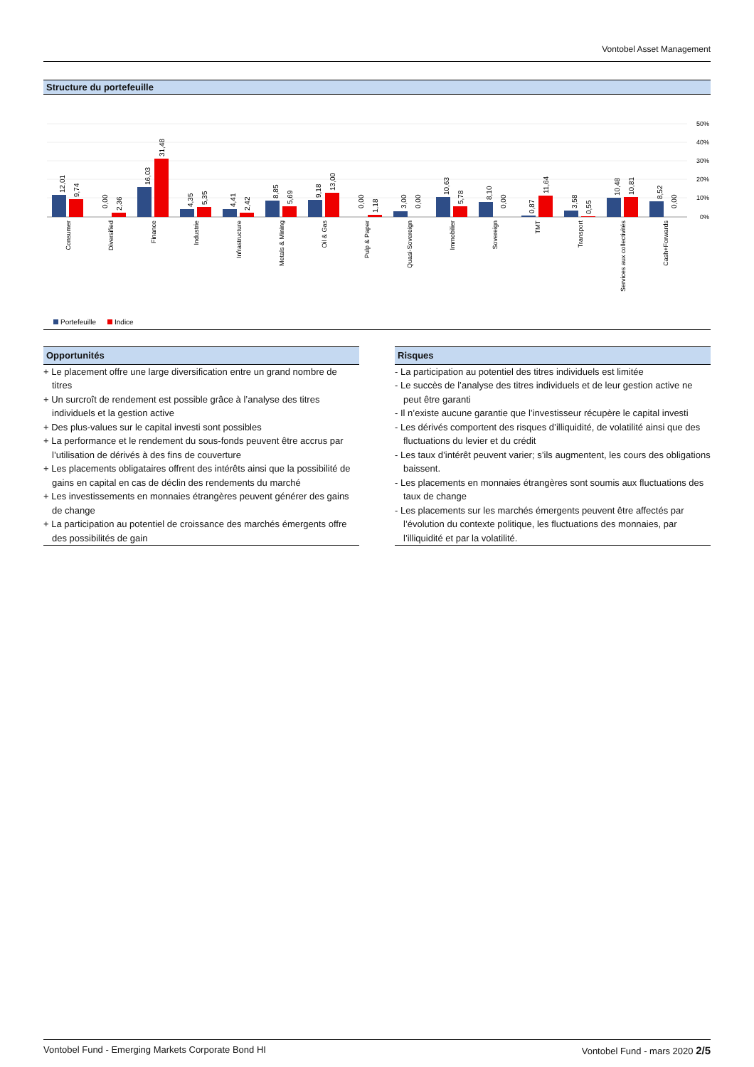Vontobel Asset Management
Structure du portefeuille
50%
40%
30%
20%
10%
0%
12,01
9,74
0,00
2,36
16,03
31,48
4,35
5,35
4,41
2,42
8,85
5,69
9,18
13,00
0,00
1,18
3,00
0,00
10,63
5,78
8,10
0,00
0,87
11,64
3,58
0,55
10,48
10,81
8,52
0,00
Consumer
Diversified
Finance
Industrie
Infrastructure
Metals & Mining
Oil & Gas
Pulp & Paper
Quasi-Sovereign
Immobilier
Sovereign
TMT
Transport
Services aux collectivités
Cash+Forwards
Portefeuille
Indice
Opportunités
+ Le placement offre une large diversification entre un grand nombre de titres
+ Un surcroît de rendement est possible grâce à l’analyse des titres individuels et la gestion active
+ Des plus-values sur le capital investi sont possibles
+ La performance et le rendement du sous-fonds peuvent être accrus par l’utilisation de dérivés à des fins de couverture
+ Les placements obligataires offrent des intérêts ainsi que la possibilité de gains en capital en cas de déclin des rendements du marché
+ Les investissements en monnaies étrangères peuvent générer des gains de change
+ La participation au potentiel de croissance des marchés émergents offre des possibilités de gain
Risques
- La participation au potentiel des titres individuels est limitée
- Le succès de l’analyse des titres individuels et de leur gestion active ne peut être garanti
- Il n’existe aucune garantie que l’investisseur récupère le capital investi
- Les dérivés comportent des risques d’illiquidité, de volatilité ainsi que des fluctuations du levier et du crédit
- Les taux d’intérêt peuvent varier; s’ils augmentent, les cours des obligations baissent.
- Les placements en monnaies étrangères sont soumis aux fluctuations des taux de change
- Les placements sur les marchés émergents peuvent être affectés par l’évolution du contexte politique, les fluctuations des monnaies, par l’illiquidité et par la volatilité.
Vontobel Fund - Emerging Markets Corporate Bond HI Vontobel Fund - mars 2020 2/5